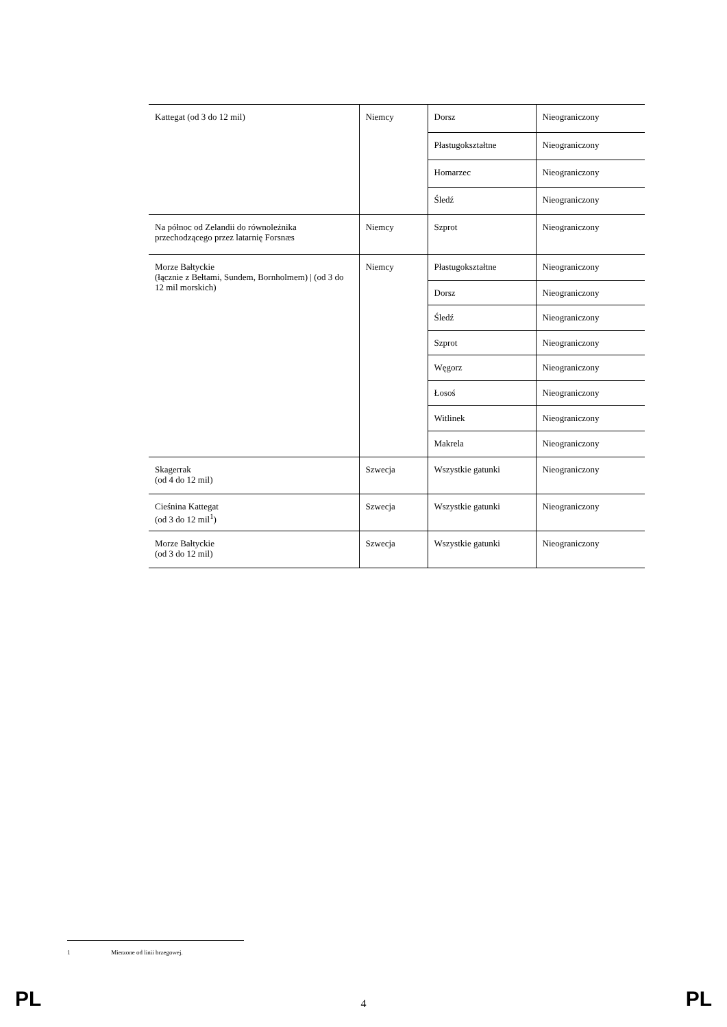| Kattegat (od 3 do 12 mil) | Niemcy | Dorsz | Nieograniczony |
| | | Płastugokształtne | Nieograniczony |
| | | Homarzec | Nieograniczony |
| | | Śledź | Nieograniczony |
| Na północ od Zelandii do równoleżnika przechodzącego przez latarnię Forsnæs | Niemcy | Szprot | Nieograniczony |
| Morze Bałtyckie (łącznie z Bełtami, Sundem, Bornholmem) / (od 3 do 12 mil morskich) | Niemcy | Płastugokształtne | Nieograniczony |
| | | Dorsz | Nieograniczony |
| | | Śledź | Nieograniczony |
| | | Szprot | Nieograniczony |
| | | Węgorz | Nieograniczony |
| | | Łosoś | Nieograniczony |
| | | Witlinek | Nieograniczony |
| | | Makrela | Nieograniczony |
| Skagerrak (od 4 do 12 mil) | Szwecja | Wszystkie gatunki | Nieograniczony |
| Cieśnina Kattegat (od 3 do 12 mil<sup>1</sup>) | Szwecja | Wszystkie gatunki | Nieograniczony |
| Morze Bałtyckie (od 3 do 12 mil) | Szwecja | Wszystkie gatunki | Nieograniczony |
1 Mierzone od linii brzegowej.
PL 4 PL